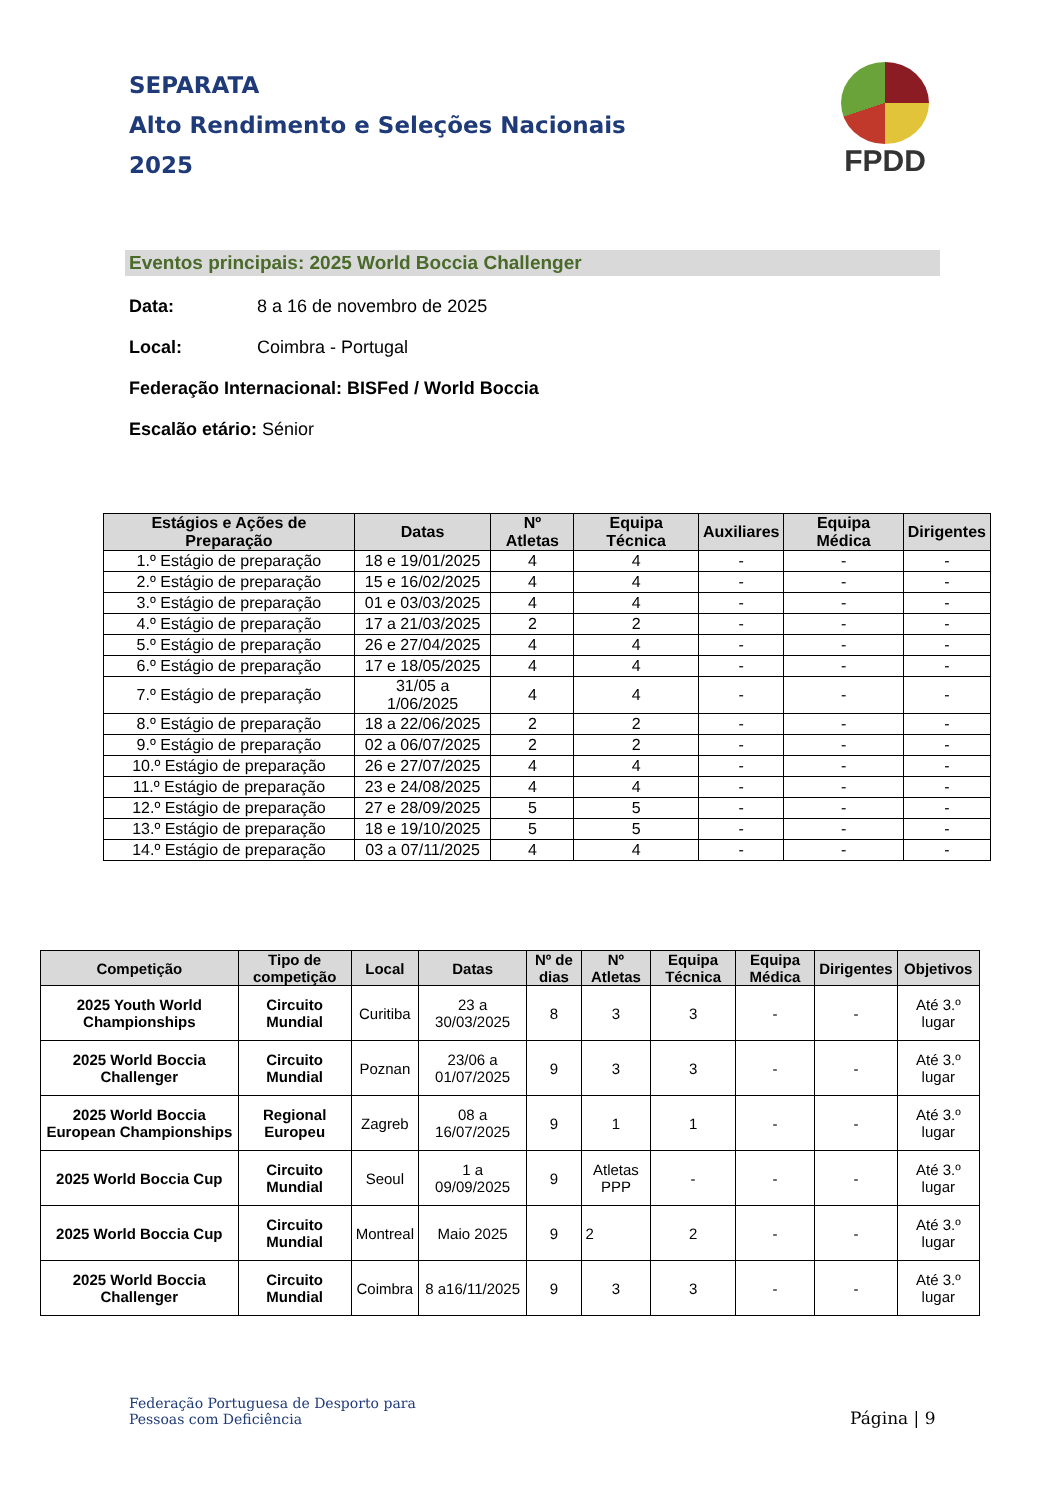SEPARATA
Alto Rendimento e Seleções Nacionais
2025
FPDD
Eventos principais: 2025 World Boccia Challenger
Data: 8 a 16 de novembro de 2025
Local: Coimbra - Portugal
Federação Internacional: BISFed / World Boccia
Escalão etário: Sénior
| Estágios e Ações de Preparação | Datas | Nº Atletas | Equipa Técnica | Auxiliares | Equipa Médica | Dirigentes |
| --- | --- | --- | --- | --- | --- | --- |
| 1.º Estágio de preparação | 18 e 19/01/2025 | 4 | 4 | - | - | - |
| 2.º Estágio de preparação | 15 e 16/02/2025 | 4 | 4 | - | - | - |
| 3.º Estágio de preparação | 01 e 03/03/2025 | 4 | 4 | - | - | - |
| 4.º Estágio de preparação | 17 a 21/03/2025 | 2 | 2 | - | - | - |
| 5.º Estágio de preparação | 26 e 27/04/2025 | 4 | 4 | - | - | - |
| 6.º Estágio de preparação | 17 e 18/05/2025 | 4 | 4 | - | - | - |
| 7.º Estágio de preparação | 31/05 a 1/06/2025 | 4 | 4 | - | - | - |
| 8.º Estágio de preparação | 18 a 22/06/2025 | 2 | 2 | - | - | - |
| 9.º Estágio de preparação | 02 a 06/07/2025 | 2 | 2 | - | - | - |
| 10.º Estágio de preparação | 26 e 27/07/2025 | 4 | 4 | - | - | - |
| 11.º Estágio de preparação | 23 e 24/08/2025 | 4 | 4 | - | - | - |
| 12.º Estágio de preparação | 27 e 28/09/2025 | 5 | 5 | - | - | - |
| 13.º Estágio de preparação | 18 e 19/10/2025 | 5 | 5 | - | - | - |
| 14.º Estágio de preparação | 03 a 07/11/2025 | 4 | 4 | - | - | - |
| Competição | Tipo de competição | Local | Datas | Nº de dias | Nº Atletas | Equipa Técnica | Equipa Médica | Dirigentes | Objetivos |
| --- | --- | --- | --- | --- | --- | --- | --- | --- | --- |
| 2025 Youth World Championships | Circuito Mundial | Curitiba | 23 a 30/03/2025 | 8 | 3 | 3 | - | - | Até 3.º lugar |
| 2025 World Boccia Challenger | Circuito Mundial | Poznan | 23/06 a 01/07/2025 | 9 | 3 | 3 | - | - | Até 3.º lugar |
| 2025 World Boccia European Championships | Regional Europeu | Zagreb | 08 a 16/07/2025 | 9 | 1 | 1 | - | - | Até 3.º lugar |
| 2025 World Boccia Cup | Circuito Mundial | Seoul | 1 a 09/09/2025 | 9 | Atletas PPP | - | - | - | Até 3.º lugar |
| 2025 World Boccia Cup | Circuito Mundial | Montreal | Maio 2025 | 9 | 2 | 2 | - | - | Até 3.º lugar |
| 2025 World Boccia Challenger | Circuito Mundial | Coimbra | 8 a16/11/2025 | 9 | 3 | 3 | - | - | Até 3.º lugar |
Federação Portuguesa de Desporto para
Pessoas com Deficiência
Página | 9